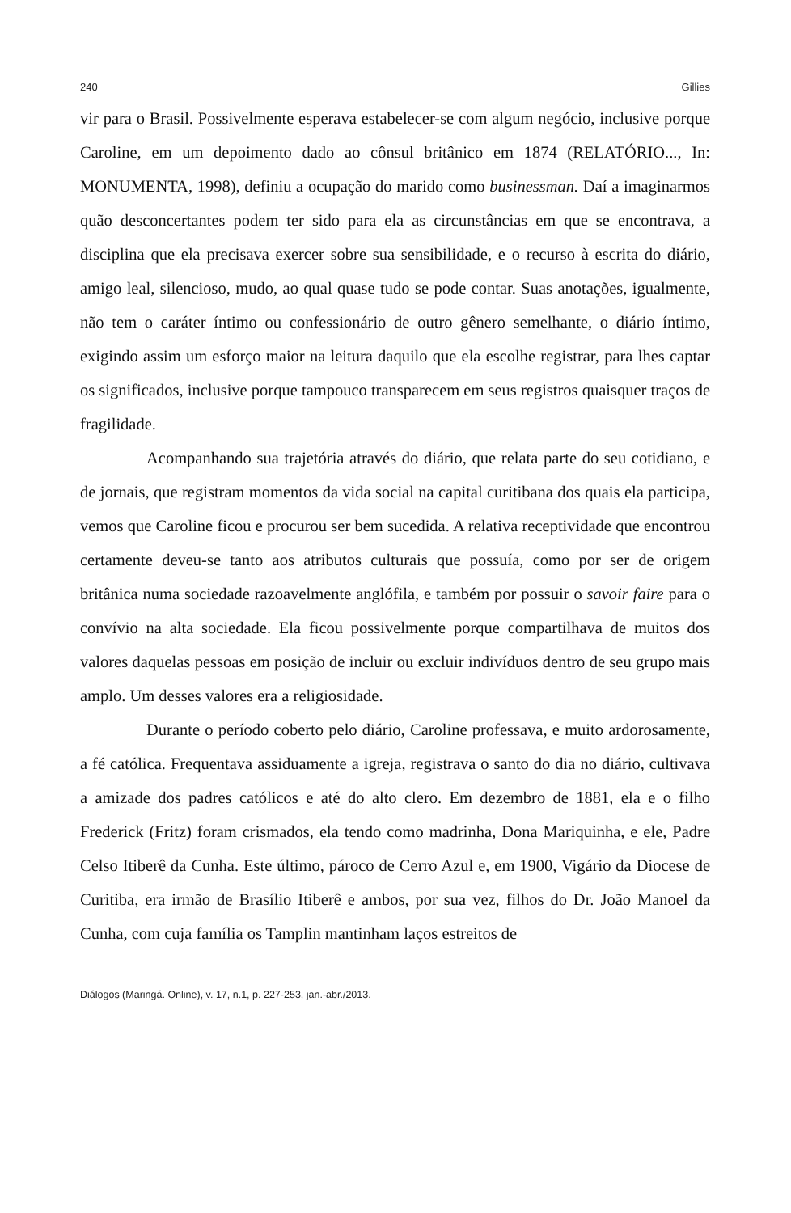240 Gillies
vir para o Brasil. Possivelmente esperava estabelecer-se com algum negócio, inclusive porque Caroline, em um depoimento dado ao cônsul britânico em 1874 (RELATÓRIO..., In: MONUMENTA, 1998), definiu a ocupação do marido como businessman. Daí a imaginarmos quão desconcertantes podem ter sido para ela as circunstâncias em que se encontrava, a disciplina que ela precisava exercer sobre sua sensibilidade, e o recurso à escrita do diário, amigo leal, silencioso, mudo, ao qual quase tudo se pode contar. Suas anotações, igualmente, não tem o caráter íntimo ou confessionário de outro gênero semelhante, o diário íntimo, exigindo assim um esforço maior na leitura daquilo que ela escolhe registrar, para lhes captar os significados, inclusive porque tampouco transparecem em seus registros quaisquer traços de fragilidade.
Acompanhando sua trajetória através do diário, que relata parte do seu cotidiano, e de jornais, que registram momentos da vida social na capital curitibana dos quais ela participa, vemos que Caroline ficou e procurou ser bem sucedida. A relativa receptividade que encontrou certamente deveu-se tanto aos atributos culturais que possuía, como por ser de origem britânica numa sociedade razoavelmente anglófila, e também por possuir o savoir faire para o convívio na alta sociedade. Ela ficou possivelmente porque compartilhava de muitos dos valores daquelas pessoas em posição de incluir ou excluir indivíduos dentro de seu grupo mais amplo. Um desses valores era a religiosidade.
Durante o período coberto pelo diário, Caroline professava, e muito ardorosamente, a fé católica. Frequentava assiduamente a igreja, registrava o santo do dia no diário, cultivava a amizade dos padres católicos e até do alto clero. Em dezembro de 1881, ela e o filho Frederick (Fritz) foram crismados, ela tendo como madrinha, Dona Mariquinha, e ele, Padre Celso Itiberê da Cunha. Este último, pároco de Cerro Azul e, em 1900, Vigário da Diocese de Curitiba, era irmão de Brasílio Itiberê e ambos, por sua vez, filhos do Dr. João Manoel da Cunha, com cuja família os Tamplin mantinham laços estreitos de
Diálogos (Maringá. Online), v. 17, n.1, p. 227-253, jan.-abr./2013.